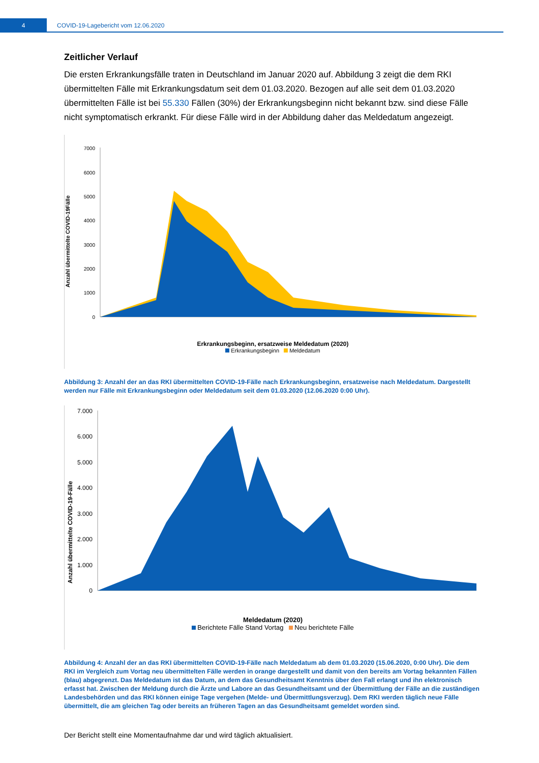4
COVID-19-Lagebericht vom 12.06.2020
Zeitlicher Verlauf
Die ersten Erkrankungsfälle traten in Deutschland im Januar 2020 auf. Abbildung 3 zeigt die dem RKI übermittelten Fälle mit Erkrankungsdatum seit dem 01.03.2020. Bezogen auf alle seit dem 01.03.2020 übermittelten Fälle ist bei 55.330 Fällen (30%) der Erkrankungsbeginn nicht bekannt bzw. sind diese Fälle nicht symptomatisch erkrankt. Für diese Fälle wird in der Abbildung daher das Meldedatum angezeigt.
Anzahl übermittelte COVID-19Fälle
7000
6000
5000
4000
3000
2000
1000
0
Erkrankungsbeginn, ersatzweise Meldedatum (2020)
Erkrankungsbeginn Meldedatum
Abbildung 3: Anzahl der an das RKI übermittelten COVID-19-Fälle nach Erkrankungsbeginn, ersatzweise nach Meldedatum. Dargestellt werden nur Fälle mit Erkrankungsbeginn oder Meldedatum seit dem 01.03.2020 (12.06.2020 0:00 Uhr).
Anzahl übermittelte COVID-19-Fälle
7.000
6.000
5.000
4.000
3.000
2.000
1.000
0
Meldedatum (2020)
Berichtete Fälle Stand Vortag Neu berichtete Fälle
Abbildung 4: Anzahl der an das RKI übermittelten COVID-19-Fälle nach Meldedatum ab dem 01.03.2020 (15.06.2020, 0:00 Uhr). Die dem RKI im Vergleich zum Vortag neu übermittelten Fälle werden in orange dargestellt und damit von den bereits am Vortag bekannten Fällen (blau) abgegrenzt. Das Meldedatum ist das Datum, an dem das Gesundheitsamt Kenntnis über den Fall erlangt und ihn elektronisch erfasst hat. Zwischen der Meldung durch die Ärzte und Labore an das Gesundheitsamt und der Übermittlung der Fälle an die zuständigen Landesbehörden und das RKI können einige Tage vergehen (Melde- und Übermittlungsverzug). Dem RKI werden täglich neue Fälle übermittelt, die am gleichen Tag oder bereits an früheren Tagen an das Gesundheitsamt gemeldet worden sind.
Der Bericht stellt eine Momentaufnahme dar und wird täglich aktualisiert.